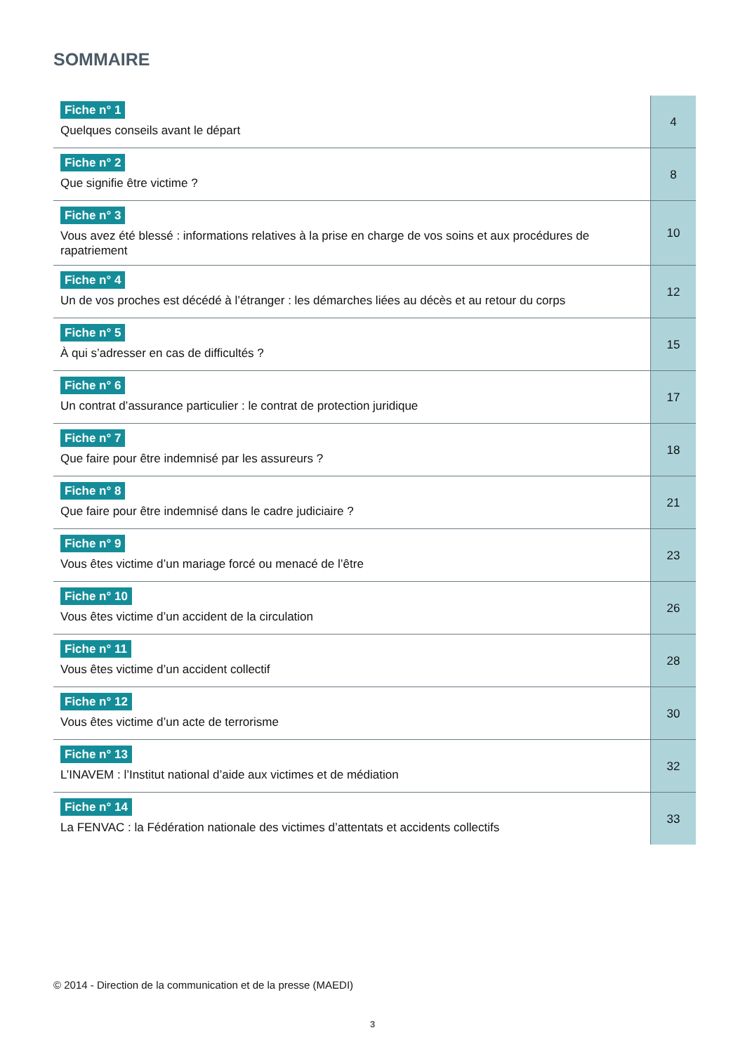SOMMAIRE
| Fiche n° 1 Quelques conseils avant le départ | 4 |
| Fiche n° 2 Que signifie être victime ? | 8 |
| Fiche n° 3 Vous avez été blessé : informations relatives à la prise en charge de vos soins et aux procédures de rapatriement | 10 |
| Fiche n° 4 Un de vos proches est décédé à l’étranger : les démarches liées au décès et au retour du corps | 12 |
| Fiche n° 5 À qui s’adresser en cas de difficultés ? | 15 |
| Fiche n° 6 Un contrat d’assurance particulier : le contrat de protection juridique | 17 |
| Fiche n° 7 Que faire pour être indemnisé par les assureurs ? | 18 |
| Fiche n° 8 Que faire pour être indemnisé dans le cadre judiciaire ? | 21 |
| Fiche n° 9 Vous êtes victime d’un mariage forcé ou menacé de l’être | 23 |
| Fiche n° 10 Vous êtes victime d’un accident de la circulation | 26 |
| Fiche n° 11 Vous êtes victime d’un accident collectif | 28 |
| Fiche n° 12 Vous êtes victime d’un acte de terrorisme | 30 |
| Fiche n° 13 L’INAVEM : l’Institut national d’aide aux victimes et de médiation | 32 |
| Fiche n° 14 La FENVAC : la Fédération nationale des victimes d’attentats et accidents collectifs | 33 |
© 2014 - Direction de la communication et de la presse (MAEDI)
3